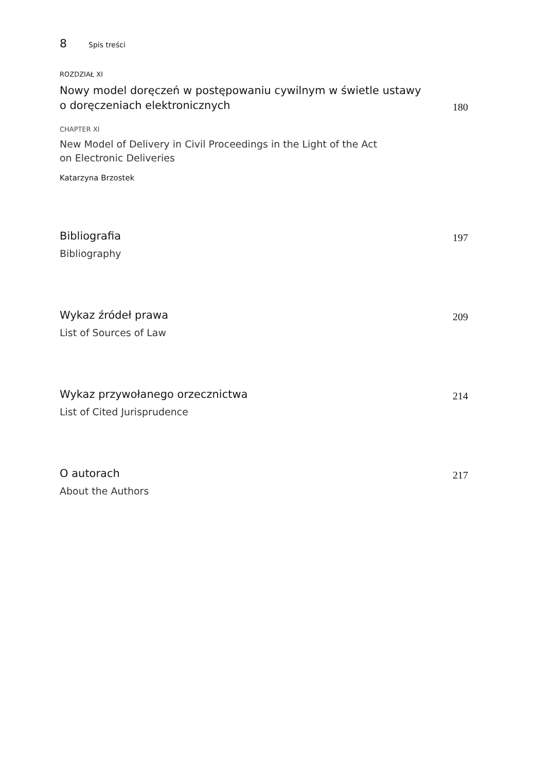8 Spis treści
ROZDZIAŁ XI
Nowy model doręczeń w postępowaniu cywilnym w świetle ustawy
o doręczeniach elektronicznych
180
CHAPTER XI
New Model of Delivery in Civil Proceedings in the Light of the Act
on Electronic Deliveries
Katarzyna Brzostek
Bibliografia
197
Bibliography
Wykaz źródeł prawa
209
List of Sources of Law
Wykaz przywołanego orzecznictwa
214
List of Cited Jurisprudence
O autorach
217
About the Authors